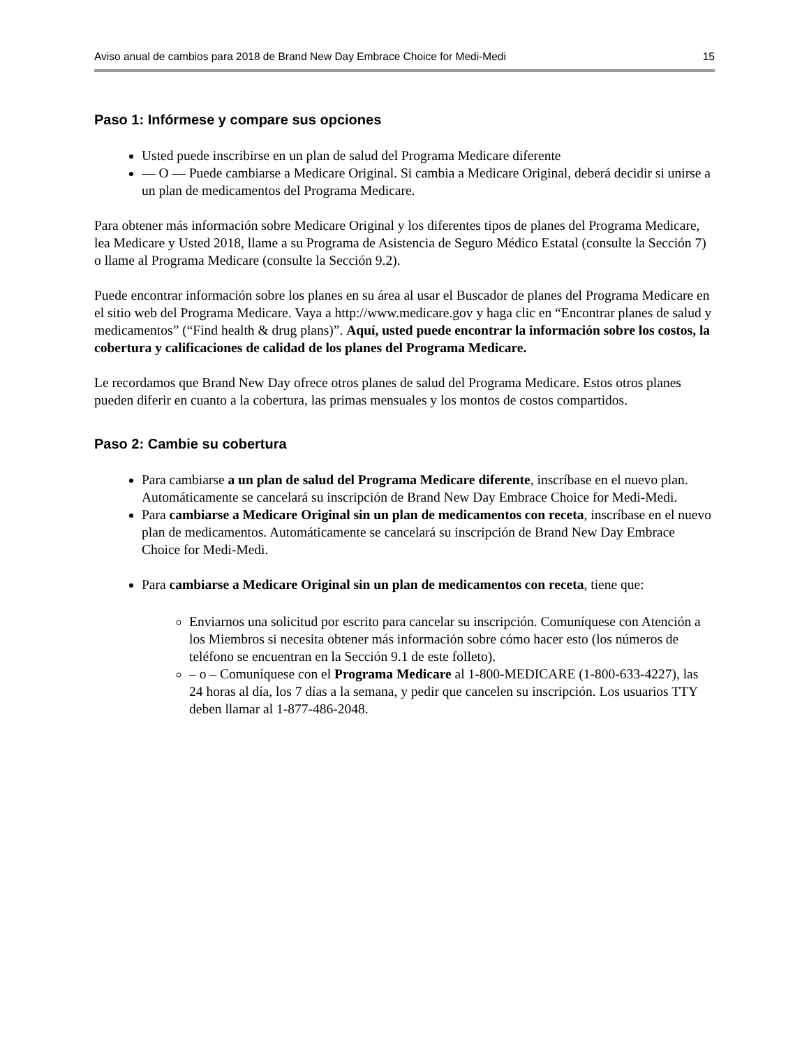Aviso anual de cambios para 2018 de Brand New Day Embrace Choice for Medi-Medi 15
Paso 1: Infórmese y compare sus opciones
Usted puede inscribirse en un plan de salud del Programa Medicare diferente
— O — Puede cambiarse a Medicare Original. Si cambia a Medicare Original, deberá decidir si unirse a un plan de medicamentos del Programa Medicare.
Para obtener más información sobre Medicare Original y los diferentes tipos de planes del Programa Medicare, lea Medicare y Usted 2018, llame a su Programa de Asistencia de Seguro Médico Estatal (consulte la Sección 7) o llame al Programa Medicare (consulte la Sección 9.2).
Puede encontrar información sobre los planes en su área al usar el Buscador de planes del Programa Medicare en el sitio web del Programa Medicare. Vaya a http://www.medicare.gov y haga clic en “Encontrar planes de salud y medicamentos” (“Find health & drug plans)”. Aquí, usted puede encontrar la información sobre los costos, la cobertura y calificaciones de calidad de los planes del Programa Medicare.
Le recordamos que Brand New Day ofrece otros planes de salud del Programa Medicare. Estos otros planes pueden diferir en cuanto a la cobertura, las primas mensuales y los montos de costos compartidos.
Paso 2: Cambie su cobertura
Para cambiarse a un plan de salud del Programa Medicare diferente, inscríbase en el nuevo plan. Automáticamente se cancelará su inscripción de Brand New Day Embrace Choice for Medi-Medi.
Para cambiarse a Medicare Original sin un plan de medicamentos con receta, inscríbase en el nuevo plan de medicamentos. Automáticamente se cancelará su inscripción de Brand New Day Embrace Choice for Medi-Medi.
Para cambiarse a Medicare Original sin un plan de medicamentos con receta, tiene que:
Enviarnos una solicitud por escrito para cancelar su inscripción. Comuníquese con Atención a los Miembros si necesita obtener más información sobre cómo hacer esto (los números de teléfono se encuentran en la Sección 9.1 de este folleto).
– o – Comuníquese con el Programa Medicare al 1-800-MEDICARE (1-800-633-4227), las 24 horas al día, los 7 días a la semana, y pedir que cancelen su inscripción. Los usuarios TTY deben llamar al 1-877-486-2048.